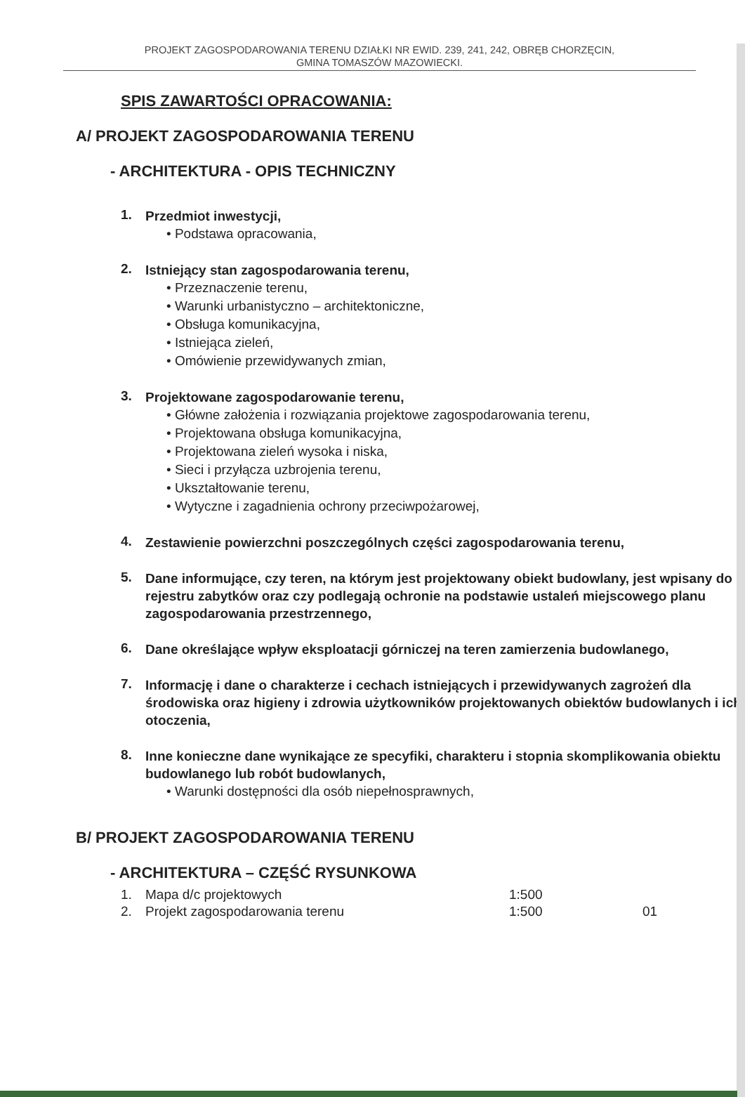PROJEKT ZAGOSPODAROWANIA TERENU DZIAŁKI NR EWID. 239, 241, 242, OBRĘB CHORZĘCIN,
GMINA TOMASZÓW MAZOWIECKI.
SPIS ZAWARTOŚCI OPRACOWANIA:
A/ PROJEKT ZAGOSPODAROWANIA TERENU
- ARCHITEKTURA - OPIS TECHNICZNY
1.
Przedmiot inwestycji,
• Podstawa opracowania,
2.
Istniejący stan zagospodarowania terenu,
• Przeznaczenie terenu,
• Warunki urbanistyczno – architektoniczne,
• Obsługa komunikacyjna,
• Istniejąca zieleń,
• Omówienie przewidywanych zmian,
3.
Projektowane zagospodarowanie terenu,
• Główne założenia i rozwiązania projektowe zagospodarowania terenu,
• Projektowana obsługa komunikacyjna,
• Projektowana zieleń wysoka i niska,
• Sieci i przyłącza uzbrojenia terenu,
• Ukształtowanie terenu,
• Wytyczne i zagadnienia ochrony przeciwpożarowej,
4.
Zestawienie powierzchni poszczególnych części zagospodarowania terenu,
5.
Dane informujące, czy teren, na którym jest projektowany obiekt budowlany, jest wpisany do rejestru zabytków oraz czy podlegają ochronie na podstawie ustaleń miejscowego planu zagospodarowania przestrzennego,
6.
Dane określające wpływ eksploatacji górniczej na teren zamierzenia budowlanego,
7.
Informację i dane o charakterze i cechach istniejących i przewidywanych zagrożeń dla środowiska oraz higieny i zdrowia użytkowników projektowanych obiektów budowlanych i ich otoczenia,
8.
Inne konieczne dane wynikające ze specyfiki, charakteru i stopnia skomplikowania obiektu budowlanego lub robót budowlanych,
• Warunki dostępności dla osób niepełnosprawnych,
B/ PROJEKT ZAGOSPODAROWANIA TERENU
- ARCHITEKTURA – CZĘŚĆ RYSUNKOWA
| 1. | Mapa d/c projektowych | 1:500 | |
| 2. | Projekt zagospodarowania terenu | 1:500 | 01 |